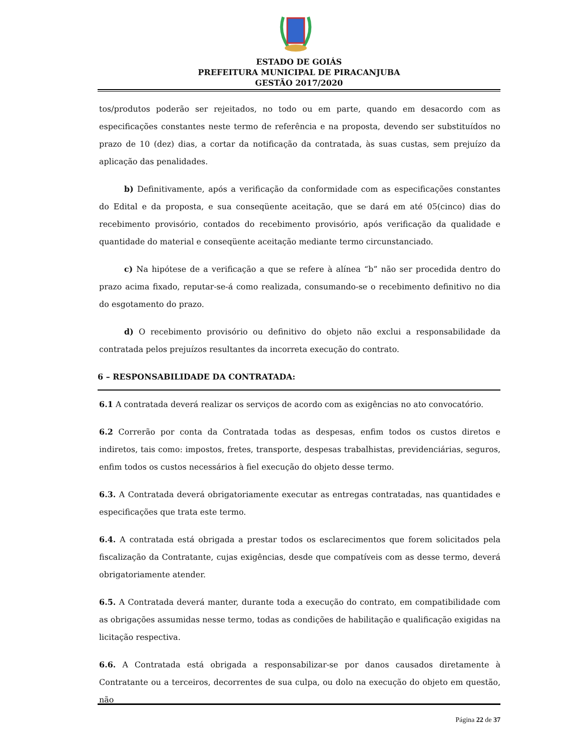ESTADO DE GOIÁS
PREFEITURA MUNICIPAL DE PIRACANJUBA
GESTÃO 2017/2020
tos/produtos poderão ser rejeitados, no todo ou em parte, quando em desacordo com as especificações constantes neste termo de referência e na proposta, devendo ser substituídos no prazo de 10 (dez) dias, a cortar da notificação da contratada, às suas custas, sem prejuízo da aplicação das penalidades.
b) Definitivamente, após a verificação da conformidade com as especificações constantes do Edital e da proposta, e sua conseqüente aceitação, que se dará em até 05(cinco) dias do recebimento provisório, contados do recebimento provisório, após verificação da qualidade e quantidade do material e conseqüente aceitação mediante termo circunstanciado.
c) Na hipótese de a verificação a que se refere à alínea “b” não ser procedida dentro do prazo acima fixado, reputar-se-á como realizada, consumando-se o recebimento definitivo no dia do esgotamento do prazo.
d) O recebimento provisório ou definitivo do objeto não exclui a responsabilidade da contratada pelos prejuízos resultantes da incorreta execução do contrato.
6 – RESPONSABILIDADE DA CONTRATADA:
6.1 A contratada deverá realizar os serviços de acordo com as exigências no ato convocatório.
6.2 Correrão por conta da Contratada todas as despesas, enfim todos os custos diretos e indiretos, tais como: impostos, fretes, transporte, despesas trabalhistas, previdenciárias, seguros, enfim todos os custos necessários à fiel execução do objeto desse termo.
6.3. A Contratada deverá obrigatoriamente executar as entregas contratadas, nas quantidades e especificações que trata este termo.
6.4. A contratada está obrigada a prestar todos os esclarecimentos que forem solicitados pela fiscalização da Contratante, cujas exigências, desde que compatíveis com as desse termo, deverá obrigatoriamente atender.
6.5. A Contratada deverá manter, durante toda a execução do contrato, em compatibilidade com as obrigações assumidas nesse termo, todas as condições de habilitação e qualificação exigidas na licitação respectiva.
6.6. A Contratada está obrigada a responsabilizar-se por danos causados diretamente à Contratante ou a terceiros, decorrentes de sua culpa, ou dolo na execução do objeto em questão, não
Página 22 de 37